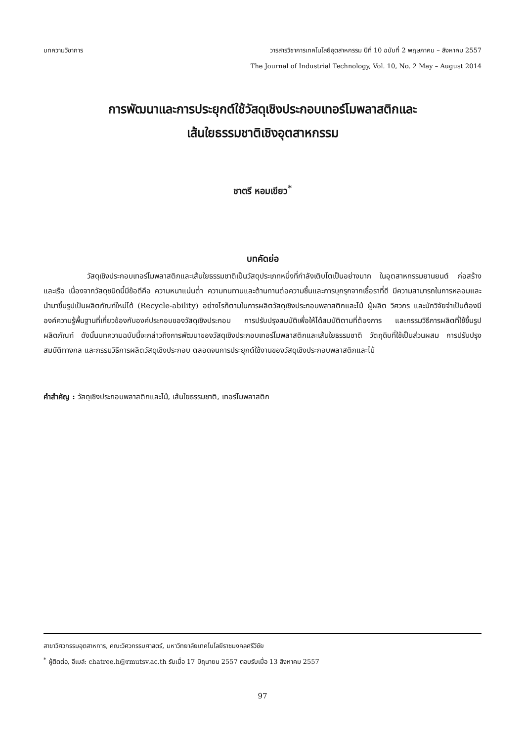บทความวิชาการ วารสารวิชาการเทคโนโลยีอุตสาหกรรม ปีที่ 10 ฉบับที่ 2 พฤษภาคม – สิงหาคม 2557
The Journal of Industrial Technology, Vol. 10, No. 2 May – August 2014
การพัฒนาและการประยุกต์ใช้วัสดุเชิงประกอบเทอร์โมพลาสติกและ
เส้นใยธรรมชาติเชิงอุตสาหกรรม
ชาตรี หอมเขียว<sup>*</sup>
บทคัดย่อ
วัสดุเชิงประกอบเทอร์โมพลาสติกและเส้นใยธรรมชาติเป็นวัสดุประเภทหนึ่งที่กำลังเติบโตเป็นอย่างมาก ในอุตสาหกรรมยานยนต์ ก่อสร้าง และเรือ เนื่องจากวัสดุชนิดนี้มีข้อดีคือ ความหนาแน่นต่ำ ความทนทานและต้านทานต่อความชื้นและการบุกรุกจากเชื้อราที่ดี มีความสามารถในการหลอมและนำมาขึ้นรูปเป็นผลิตภัณฑ์ใหม่ได้ (Recycle-ability) อย่างไรก็ตามในการผลิตวัสดุเชิงประกอบพลาสติกและไม้ ผู้ผลิต วิศวกร และนักวิจัยจำเป็นต้องมีองค์ความรู้พื้นฐานที่เกี่ยวข้องกับองค์ประกอบของวัสดุเชิงประกอบ การปรับปรุงสมบัติเพื่อให้ได้สมบัติตามที่ต้องการ และกรรมวิธีการผลิตที่ใช้ขึ้นรูปผลิตภัณฑ์ ดังนั้นบทความฉบับนี้จะกล่าวถึงการพัฒนาของวัสดุเชิงประกอบเทอร์โมพลาสติกและเส้นใยธรรมชาติ วัตถุดิบที่ใช้เป็นส่วนผสม การปรับปรุงสมบัติทางกล และกรรมวิธีการผลิตวัสดุเชิงประกอบ ตลอดจนการประยุกต์ใช้งานของวัสดุเชิงประกอบพลาสติกและไม้
คำสำคัญ : วัสดุเชิงประกอบพลาสติกและไม้, เส้นใยธรรมชาติ, เทอร์โมพลาสติก
สาขาวิศวกรรมอุตสาหการ, คณะวิศวกรรมศาสตร์, มหาวิทยาลัยเทคโนโลยีราชมงคลศรีวิชัย
<sup>*</sup> ผู้ติดต่อ, อีเมล์: chatree.h@rmutsv.ac.th รับเมื่อ 17 มิถุนายน 2557 ตอบรับเมื่อ 13 สิงหาคม 2557
97